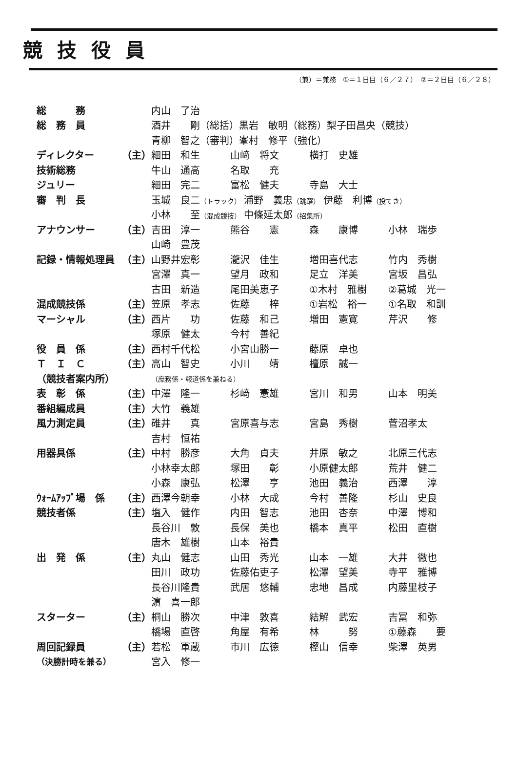競技役員
（兼）＝兼務　①＝１日目（６／２７）　②＝２日目（６／２８）
| 総 務 | | 内山 了治 | | | |
| 総 務 員 | | 酒井 剛（総括）黒岩 敏明（総務）梨子田昌央（競技） | | | |
| | | 青柳 智之（審判）峯村 修平（強化） | | | |
| ディレクター | （主） | 細田 和生 | 山﨑 将文 | 横打 史雄 | |
| 技術総務 | | 牛山 通高 | 名取 充 | | |
| ジュリー | | 細田 完二 | 富松 健夫 | 寺島 大士 | |
| 審 判 長 | | 玉城 良二 （トラック） 浦野 義忠 （跳躍） 伊藤 利博 （投てき） | | | |
| | | 小林 至 （混成競技） 中條延太郎 （招集所） | | | |
| アナウンサー | （主） | 吉田 淳一 | 熊谷 憲 | 森 康博 | 小林 瑞歩 |
| | | 山崎 豊茂 | | | |
| 記録・情報処理員 | （主） | 山野井宏彰 | 瀧沢 佳生 | 増田喜代志 | 竹内 秀樹 |
| | | 宮澤 真一 | 望月 政和 | 足立 洋美 | 宮坂 昌弘 |
| | | 古田 新造 | 尾田美恵子 | ①木村 雅樹 | ②葛城 光一 |
| 混成競技係 | （主） | 笠原 孝志 | 佐藤 梓 | ①岩松 裕一 | ①名取 和訓 |
| マーシャル | （主） | 西片 功 | 佐藤 和己 | 増田 憲寛 | 芹沢 修 |
| | | 塚原 健太 | 今村 善紀 | | |
| 役 員 係 | （主） | 西村千代松 | 小宮山勝一 | 藤原 卓也 | |
| Ｔ Ｉ Ｃ | （主） | 高山 智史 | 小川 靖 | 檀原 誠一 | |
| （競技者案内所） | | （庶務係・報道係を兼ねる） | | | |
| 表 彰 係 | （主） | 中澤 隆一 | 杉﨑 憲雄 | 宮川 和男 | 山本 明美 |
| 番組編成員 | （主） | 大竹 義雄 | | | |
| 風力測定員 | （主） | 碓井 真 | 宮原喜与志 | 宮島 秀樹 | 菅沼孝太 |
| | | 吉村 恒祐 | | | |
| 用器具係 | （主） | 中村 勝彦 | 大角 貞夫 | 井原 敏之 | 北原三代志 |
| | | 小林幸太郎 | 塚田 彰 | 小原健太郎 | 荒井 健二 |
| | | 小森 康弘 | 松澤 亨 | 池田 義治 | 西澤 淳 |
| ｳｫｰﾑｱｯﾌﾟ場 係 | （主） | 西澤今朝幸 | 小林 大成 | 今村 善隆 | 杉山 史良 |
| 競技者係 | （主） | 塩入 健作 | 内田 智志 | 池田 杏奈 | 中澤 博和 |
| | | 長谷川 敦 | 長保 美也 | 橋本 真平 | 松田 直樹 |
| | | 唐木 雄樹 | 山本 裕貴 | | |
| 出 発 係 | （主） | 丸山 健志 | 山田 秀光 | 山本 一雄 | 大井 徹也 |
| | | 田川 政功 | 佐藤佑吏子 | 松澤 望美 | 寺平 雅博 |
| | | 長谷川隆貴 | 武居 悠輔 | 忠地 昌成 | 内藤里枝子 |
| | | 濵 喜一郎 | | | |
| スターター | （主） | 桐山 勝次 | 中津 敦喜 | 結解 武宏 | 吉冨 和弥 |
| | | 橋場 直啓 | 角屋 有希 | 林 努 | ①藤森 要 |
| 周回記録員 | （主） | 若松 軍蔵 | 市川 広徳 | 樫山 信幸 | 柴澤 英男 |
| （決勝計時を兼る） | | 宮入 修一 | | | |